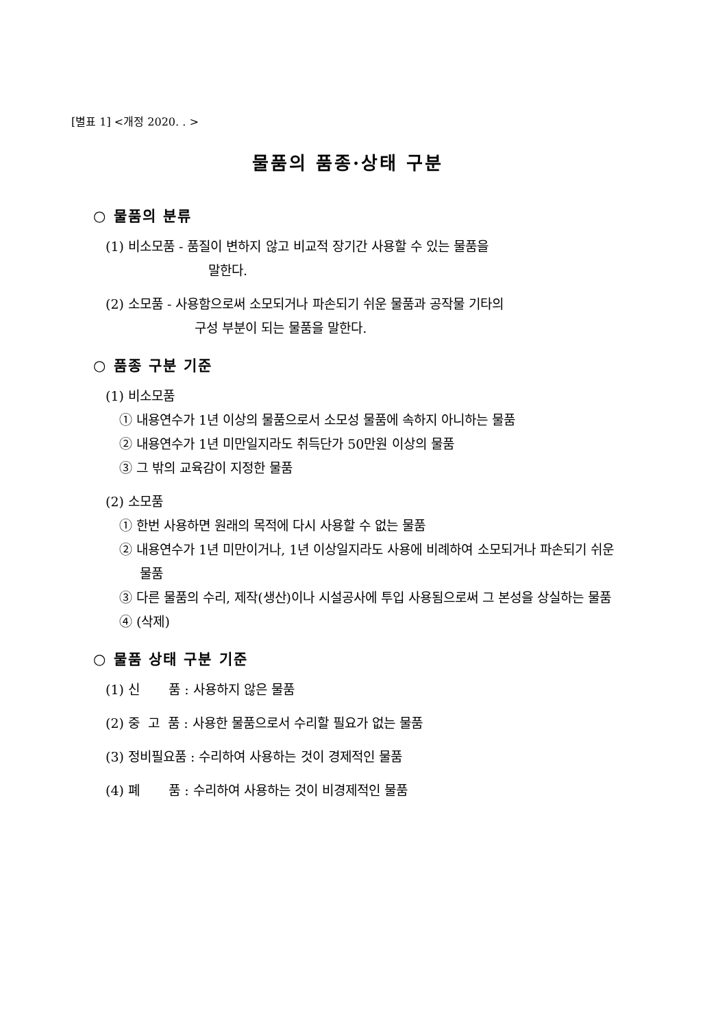[별표 1] <개정 2020. . >
물품의 품종·상태 구분
○ 물품의 분류
(1) 비소모품 - 품질이 변하지 않고 비교적 장기간 사용할 수 있는 물품을
말한다.
(2) 소모품 - 사용함으로써 소모되거나 파손되기 쉬운 물품과 공작물 기타의
구성 부분이 되는 물품을 말한다.
○ 품종 구분 기준
(1) 비소모품
① 내용연수가 1년 이상의 물품으로서 소모성 물품에 속하지 아니하는 물품
② 내용연수가 1년 미만일지라도 취득단가 50만원 이상의 물품
③ 그 밖의 교육감이 지정한 물품
(2) 소모품
① 한번 사용하면 원래의 목적에 다시 사용할 수 없는 물품
② 내용연수가 1년 미만이거나, 1년 이상일지라도 사용에 비례하여 소모되거나 파손되기 쉬운 물품
③ 다른 물품의 수리, 제작(생산)이나 시설공사에 투입 사용됨으로써 그 본성을 상실하는 물품
④ (삭제)
○ 물품 상태 구분 기준
(1) 신 품 : 사용하지 않은 물품
(2) 중 고 품 : 사용한 물품으로서 수리할 필요가 없는 물품
(3) 정비필요품 : 수리하여 사용하는 것이 경제적인 물품
(4) 폐 품 : 수리하여 사용하는 것이 비경제적인 물품